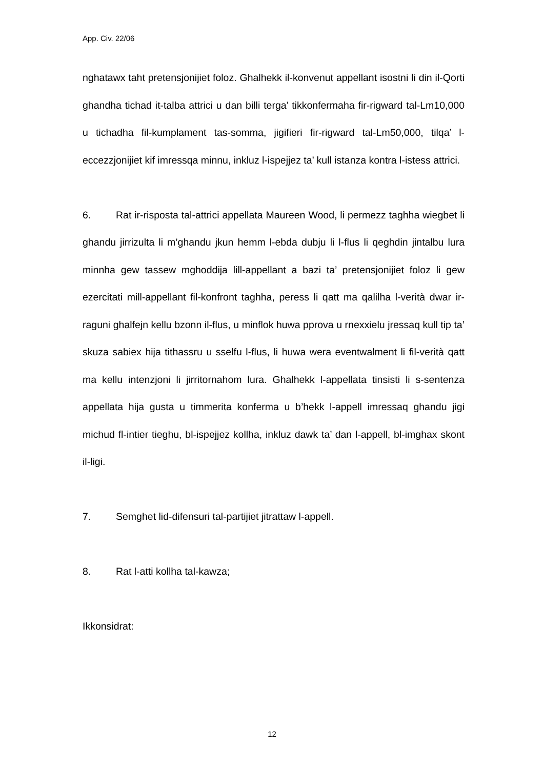App. Civ. 22/06
nghatawx taht pretensjonijiet foloz. Ghalhekk il-konvenut appellant isostni li din il-Qorti ghandha tichad it-talba attrici u dan billi terga’ tikkonfermaha fir-rigward tal-Lm10,000 u tichadha fil-kumplament tas-somma, jigifieri fir-rigward tal-Lm50,000, tilqa’ l-eccezzjonijiet kif imressqa minnu, inkluz l-ispejjez ta’ kull istanza kontra l-istess attrici.
6. Rat ir-risposta tal-attrici appellata Maureen Wood, li permezz taghha wiegbet li ghandu jirrizulta li m’ghandu jkun hemm l-ebda dubju li l-flus li qeghdin jintalbu lura minnha gew tassew mghoddija lill-appellant a bazi ta’ pretensjonijiet foloz li gew ezercitati mill-appellant fil-konfront taghha, peress li qatt ma qalilha l-verità dwar ir-raguni ghalfejn kellu bzonn il-flus, u minflok huwa pprova u rnexxielu jressaq kull tip ta’ skuza sabiex hija tithassru u sselfu l-flus, li huwa wera eventwalment li fil-verità qatt ma kellu intenzjoni li jirritornahom lura. Ghalhekk l-appellata tinsisti li s-sentenza appellata hija gusta u timmerita konferma u b’hekk l-appell imressaq ghandu jigi michud fl-intier tieghu, bl-ispejjez kollha, inkluz dawk ta’ dan l-appell, bl-imghax skont il-ligi.
7. Semghet lid-difensuri tal-partijiet jitrattaw l-appell.
8. Rat l-atti kollha tal-kawza;
Ikkonsidrat:
12